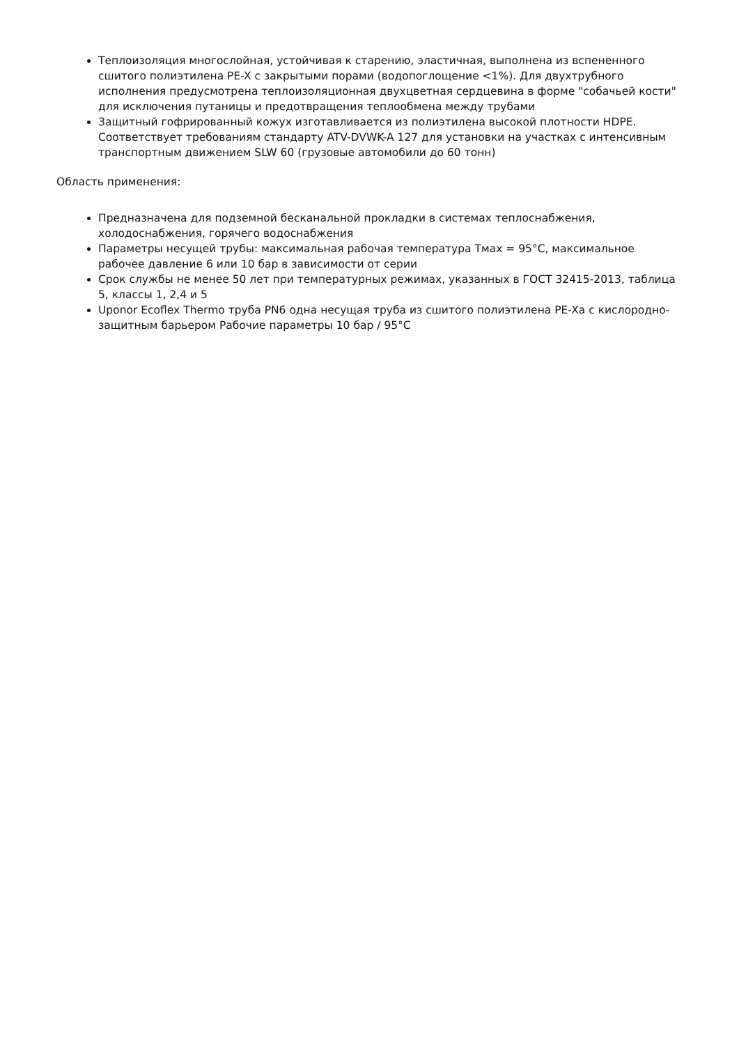Теплоизоляция многослойная, устойчивая к старению, эластичная, выполнена из вспененного сшитого полиэтилена PE-X с закрытыми порами (водопоглощение <1%). Для двухтрубного исполнения предусмотрена теплоизоляционная двухцветная сердцевина в форме "собачьей кости" для исключения путаницы и предотвращения теплообмена между трубами
Защитный гофрированный кожух изготавливается из полиэтилена высокой плотности HDPE. Соответствует требованиям стандарту ATV-DVWK-A 127 для установки на участках с интенсивным транспортным движением SLW 60 (грузовые автомобили до 60 тонн)
Область применения:
Предназначена для подземной бесканальной прокладки в системах теплоснабжения, холодоснабжения, горячего водоснабжения
Параметры несущей трубы: максимальная рабочая температура Тмах = 95°С, максимальное рабочее давление 6 или 10 бар в зависимости от серии
Срок службы не менее 50 лет при температурных режимах, указанных в ГОСТ 32415-2013, таблица 5, классы 1, 2,4 и 5
Uponor Ecoflex Thermo труба PN6 одна несущая труба из сшитого полиэтилена PE-Xa с кислородно-защитным барьером Рабочие параметры 10 бар / 95°C